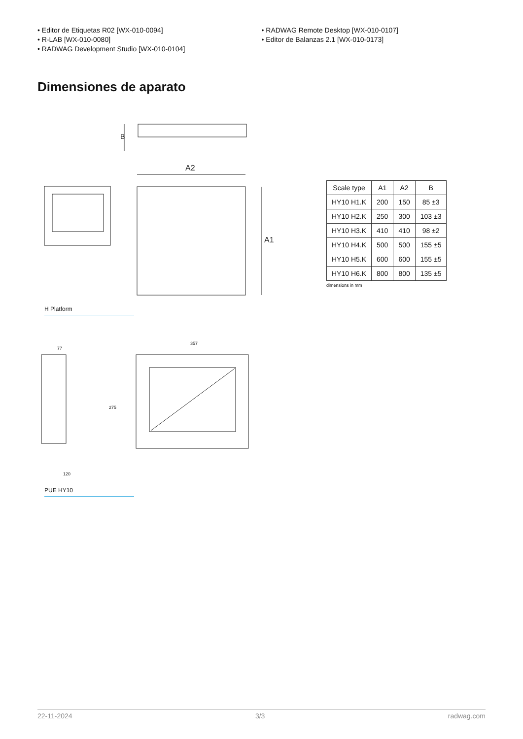• Editor de Etiquetas R02 [WX-010-0094]
• R-LAB [WX-010-0080]
• RADWAG Development Studio [WX-010-0104]
• RADWAG Remote Desktop [WX-010-0107]
• Editor de Balanzas 2.1 [WX-010-0173]
Dimensiones de aparato
B
A2
A1
H Platform
77
120
357
275
PUE HY10
| Scale type | A1 | A2 | B |
| --- | --- | --- | --- |
| HY10 H1.K | 200 | 150 | 85 ±3 |
| HY10 H2.K | 250 | 300 | 103 ±3 |
| HY10 H3.K | 410 | 410 | 98 ±2 |
| HY10 H4.K | 500 | 500 | 155 ±5 |
| HY10 H5.K | 600 | 600 | 155 ±5 |
| HY10 H6.K | 800 | 800 | 135 ±5 |
dimensions in mm
22-11-2024 3/3 radwag.com